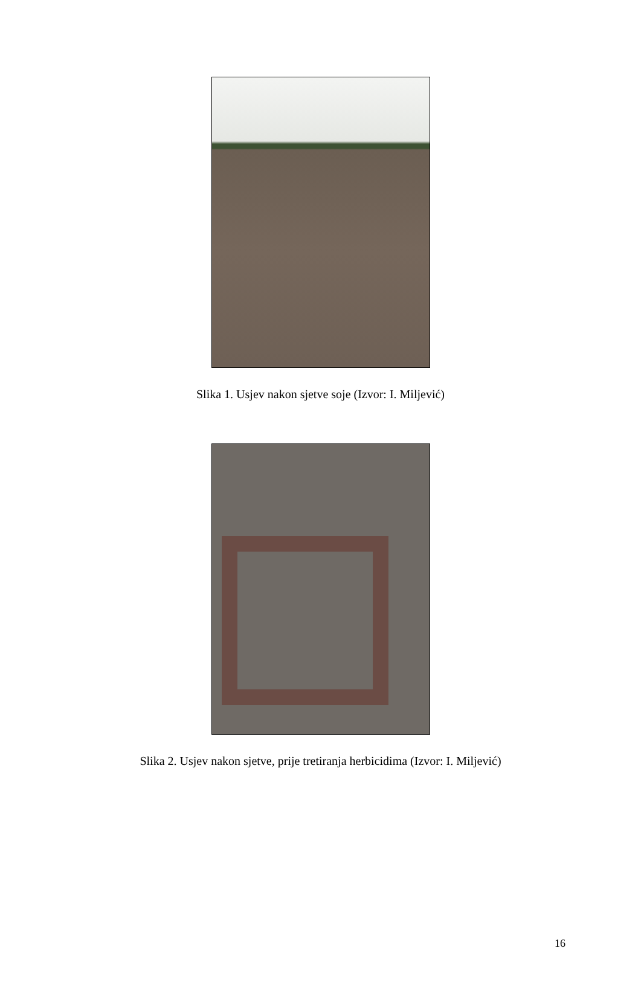Slika 1. Usjev nakon sjetve soje (Izvor: I. Miljević)
Slika 2. Usjev nakon sjetve, prije tretiranja herbicidima (Izvor: I. Miljević)
16